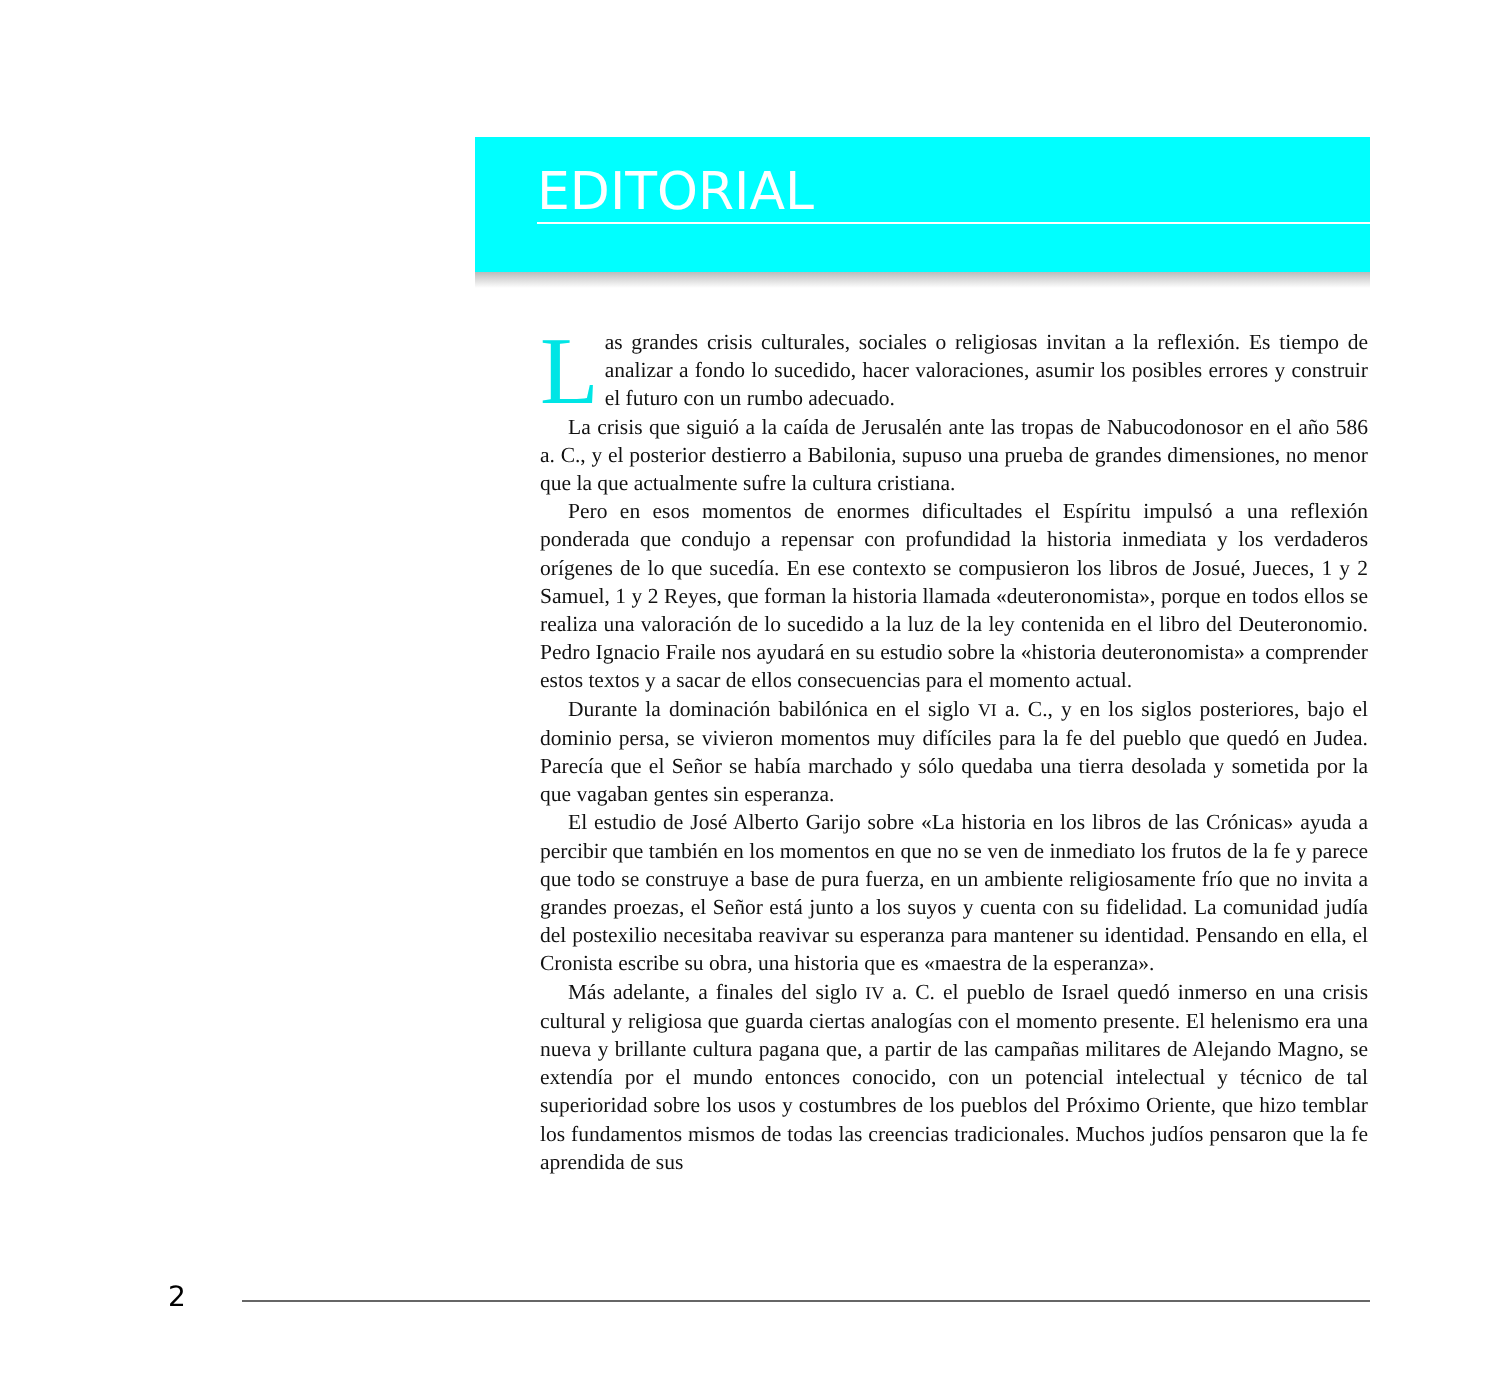EDITORIAL
Las grandes crisis culturales, sociales o religiosas invitan a la reflexión. Es tiempo de analizar a fondo lo sucedido, hacer valoraciones, asumir los posibles errores y construir el futuro con un rumbo adecuado.
La crisis que siguió a la caída de Jerusalén ante las tropas de Nabucodonosor en el año 586 a. C., y el posterior destierro a Babilonia, supuso una prueba de grandes dimensiones, no menor que la que actualmente sufre la cultura cristiana.
Pero en esos momentos de enormes dificultades el Espíritu impulsó a una reflexión ponderada que condujo a repensar con profundidad la historia inmediata y los verdaderos orígenes de lo que sucedía. En ese contexto se compusieron los libros de Josué, Jueces, 1 y 2 Samuel, 1 y 2 Reyes, que forman la historia llamada «deuteronomista», porque en todos ellos se realiza una valoración de lo sucedido a la luz de la ley contenida en el libro del Deuteronomio. Pedro Ignacio Fraile nos ayudará en su estudio sobre la «historia deuteronomista» a comprender estos textos y a sacar de ellos consecuencias para el momento actual.
Durante la dominación babilónica en el siglo VI a. C., y en los siglos posteriores, bajo el dominio persa, se vivieron momentos muy difíciles para la fe del pueblo que quedó en Judea. Parecía que el Señor se había marchado y sólo quedaba una tierra desolada y sometida por la que vagaban gentes sin esperanza.
El estudio de José Alberto Garijo sobre «La historia en los libros de las Crónicas» ayuda a percibir que también en los momentos en que no se ven de inmediato los frutos de la fe y parece que todo se construye a base de pura fuerza, en un ambiente religiosamente frío que no invita a grandes proezas, el Señor está junto a los suyos y cuenta con su fidelidad. La comunidad judía del postexilio necesitaba reavivar su esperanza para mantener su identidad. Pensando en ella, el Cronista escribe su obra, una historia que es «maestra de la esperanza».
Más adelante, a finales del siglo IV a. C. el pueblo de Israel quedó inmerso en una crisis cultural y religiosa que guarda ciertas analogías con el momento presente. El helenismo era una nueva y brillante cultura pagana que, a partir de las campañas militares de Alejando Magno, se extendía por el mundo entonces conocido, con un potencial intelectual y técnico de tal superioridad sobre los usos y costumbres de los pueblos del Próximo Oriente, que hizo temblar los fundamentos mismos de todas las creencias tradicionales. Muchos judíos pensaron que la fe aprendida de sus
2